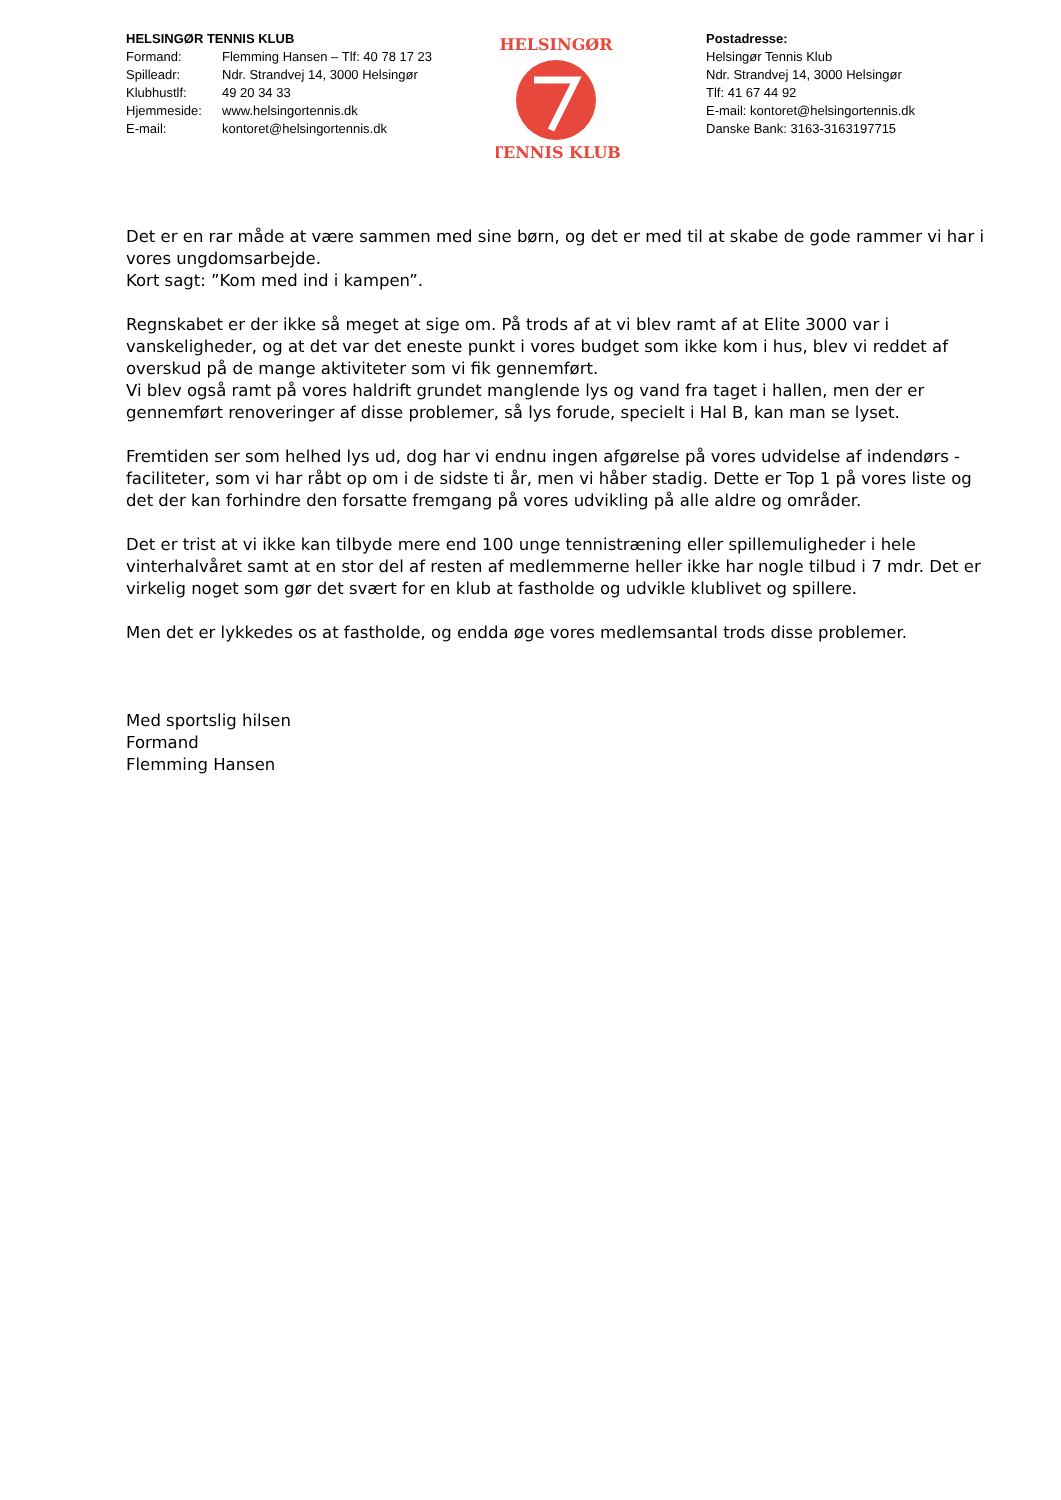HELSINGØR TENNIS KLUB
| Formand: | Flemming Hansen – Tlf: 40 78 17 23 |
| Spilleadr: | Ndr. Strandvej 14, 3000 Helsingør |
| Klubhustlf: | 49 20 34 33 |
| Hjemmeside: | www.helsingortennis.dk |
| E-mail: | kontoret@helsingortennis.dk |
HELSINGØR
TENNIS KLUB
Postadresse:
Helsingør Tennis Klub
Ndr. Strandvej 14, 3000 Helsingør
Tlf: 41 67 44 92
E-mail: kontoret@helsingortennis.dk
Danske Bank: 3163-3163197715
Det er en rar måde at være sammen med sine børn, og det er med til at skabe de gode rammer vi har i vores ungdomsarbejde.
Kort sagt: ”Kom med ind i kampen”.
Regnskabet er der ikke så meget at sige om. På trods af at vi blev ramt af at Elite 3000 var i vanskeligheder, og at det var det eneste punkt i vores budget som ikke kom i hus, blev vi reddet af overskud på de mange aktiviteter som vi fik gennemført.
Vi blev også ramt på vores haldrift grundet manglende lys og vand fra taget i hallen, men der er gennemført renoveringer af disse problemer, så lys forude, specielt i Hal B, kan man se lyset.
Fremtiden ser som helhed lys ud, dog har vi endnu ingen afgørelse på vores udvidelse af indendørs - faciliteter, som vi har råbt op om i de sidste ti år, men vi håber stadig. Dette er Top 1 på vores liste og det der kan forhindre den forsatte fremgang på vores udvikling på alle aldre og områder.
Det er trist at vi ikke kan tilbyde mere end 100 unge tennistræning eller spillemuligheder i hele vinterhalvåret samt at en stor del af resten af medlemmerne heller ikke har nogle tilbud i 7 mdr. Det er virkelig noget som gør det svært for en klub at fastholde og udvikle klublivet og spillere.
Men det er lykkedes os at fastholde, og endda øge vores medlemsantal trods disse problemer.
Med sportslig hilsen
Formand
Flemming Hansen